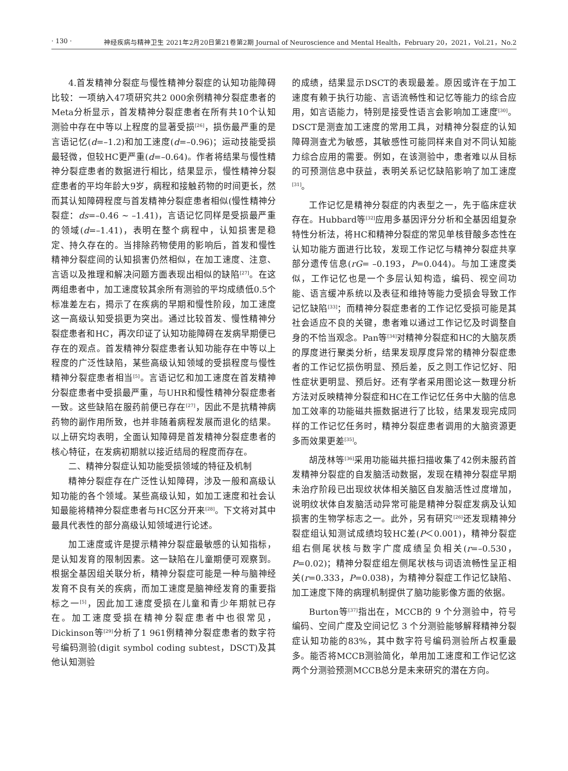· 130 · 神经疾病与精神卫生 2021年2月20日第21卷第2期 Journal of Neuroscience and Mental Health，February 20，2021，Vol.21，No.2
4.首发精神分裂症与慢性精神分裂症的认知功能障碍比较：一项纳入47项研究共2 000余例精神分裂症患者的Meta分析显示，首发精神分裂症患者在所有共10个认知测验中存在中等以上程度的显著受损<sup>[26]</sup>，损伤最严重的是言语记忆(d=–1.2)和加工速度(d=–0.96)；运动技能受损最轻微，但较HC更严重(d=–0.64)。作者将结果与慢性精神分裂症患者的数据进行相比，结果显示，慢性精神分裂症患者的平均年龄大9岁，病程和接触药物的时间更长，然而其认知障碍程度与首发精神分裂症患者相似(慢性精神分裂症：ds=–0.46 ~ –1.41)，言语记忆同样是受损最严重的领域(d=–1.41)，表明在整个病程中，认知损害是稳定、持久存在的。当排除药物使用的影响后，首发和慢性精神分裂症间的认知损害仍然相似，在加工速度、注意、言语以及推理和解决问题方面表现出相似的缺陷<sup>[27]</sup>。在这两组患者中，加工速度较其余所有测验的平均成绩低0.5个标准差左右，揭示了在疾病的早期和慢性阶段，加工速度这一高级认知受损更为突出。通过比较首发、慢性精神分裂症患者和HC，再次印证了认知功能障碍在发病早期便已存在的观点。首发精神分裂症患者认知功能存在中等以上程度的广泛性缺陷，某些高级认知领域的受损程度与慢性精神分裂症患者相当<sup>[5]</sup>。言语记忆和加工速度在首发精神分裂症患者中受损最严重，与UHR和慢性精神分裂症患者一致。这些缺陷在服药前便已存在<sup>[27]</sup>，因此不是抗精神病药物的副作用所致，也并非随着病程发展而退化的结果。以上研究均表明，全面认知障碍是首发精神分裂症患者的核心特征，在发病初期就以接近结局的程度而存在。
二、精神分裂症认知功能受损领域的特征及机制
精神分裂症存在广泛性认知障碍，涉及一般和高级认知功能的各个领域。某些高级认知，如加工速度和社会认知最能将精神分裂症患者与HC区分开来<sup>[28]</sup>。下文将对其中最具代表性的部分高级认知领域进行论述。
加工速度或许是提示精神分裂症最敏感的认知指标，是认知发育的限制因素。这一缺陷在儿童期便可观察到。根据全基因组关联分析，精神分裂症可能是一种与脑神经发育不良有关的疾病，而加工速度是脑神经发育的重要指标之一<sup>[5]</sup>，因此加工速度受损在儿童和青少年期就已存在。加工速度受损在精神分裂症患者中也很常见，Dickinson等<sup>[29]</sup>分析了1 961例精神分裂症患者的数字符号编码测验(digit symbol coding subtest，DSCT)及其他认知测验
的成绩，结果显示DSCT的表现最差。原因或许在于加工速度有赖于执行功能、言语流畅性和记忆等能力的综合应用，如言语能力，特别是接受性语言会影响加工速度<sup>[30]</sup>。DSCT是测查加工速度的常用工具，对精神分裂症的认知障碍测查尤为敏感，其敏感性可能同样来自对不同认知能力综合应用的需要。例如，在该测验中，患者难以从目标的可预测信息中获益，表明关系记忆缺陷影响了加工速度<sup>[31]</sup>。
工作记忆是精神分裂症的内表型之一，先于临床症状存在。Hubbard等<sup>[32]</sup>应用多基因评分分析和全基因组复杂特性分析法，将HC和精神分裂症的常见单核苷酸多态性在认知功能方面进行比较，发现工作记忆与精神分裂症共享部分遗传信息(rG= –0.193，P=0.044)。与加工速度类似，工作记忆也是一个多层认知构造，编码、视空间功能、语言缓冲系统以及表征和维持等能力受损会导致工作记忆缺陷<sup>[33]</sup>；而精神分裂症患者的工作记忆受损可能是其社会适应不良的关键，患者难以通过工作记忆及时调整自身的不恰当观念。Pan等<sup>[34]</sup>对精神分裂症和HC的大脑灰质的厚度进行聚类分析，结果发现厚度异常的精神分裂症患者的工作记忆损伤明显、预后差，反之则工作记忆好、阳性症状更明显、预后好。还有学者采用图论这一数理分析方法对反映精神分裂症和HC在工作记忆任务中大脑的信息加工效率的功能磁共振数据进行了比较，结果发现完成同样的工作记忆任务时，精神分裂症患者调用的大脑资源更多而效果更差<sup>[35]</sup>。
胡茂林等<sup>[36]</sup>采用功能磁共振扫描收集了42例未服药首发精神分裂症的自发脑活动数据，发现在精神分裂症早期未治疗阶段已出现纹状体相关脑区自发脑活性过度增加，说明纹状体自发脑活动异常可能是精神分裂症发病及认知损害的生物学标志之一。此外，另有研究<sup>[26]</sup>还发现精神分裂症组认知测试成绩均较HC差(P＜0.001)，精神分裂症组右侧尾状核与数字广度成绩呈负相关(r=–0.530，P=0.02)；精神分裂症组左侧尾状核与词语流畅性呈正相关(r=0.333，P=0.038)，为精神分裂症工作记忆缺陷、加工速度下降的病理机制提供了脑功能影像方面的依据。
Burton等<sup>[37]</sup>指出在，MCCB的 9 个分测验中，符号编码、空间广度及空间记忆 3 个分测验能够解释精神分裂症认知功能的83%，其中数字符号编码测验所占权重最多。能否将MCCB测验简化，单用加工速度和工作记忆这两个分测验预测MCCB总分是未来研究的潜在方向。